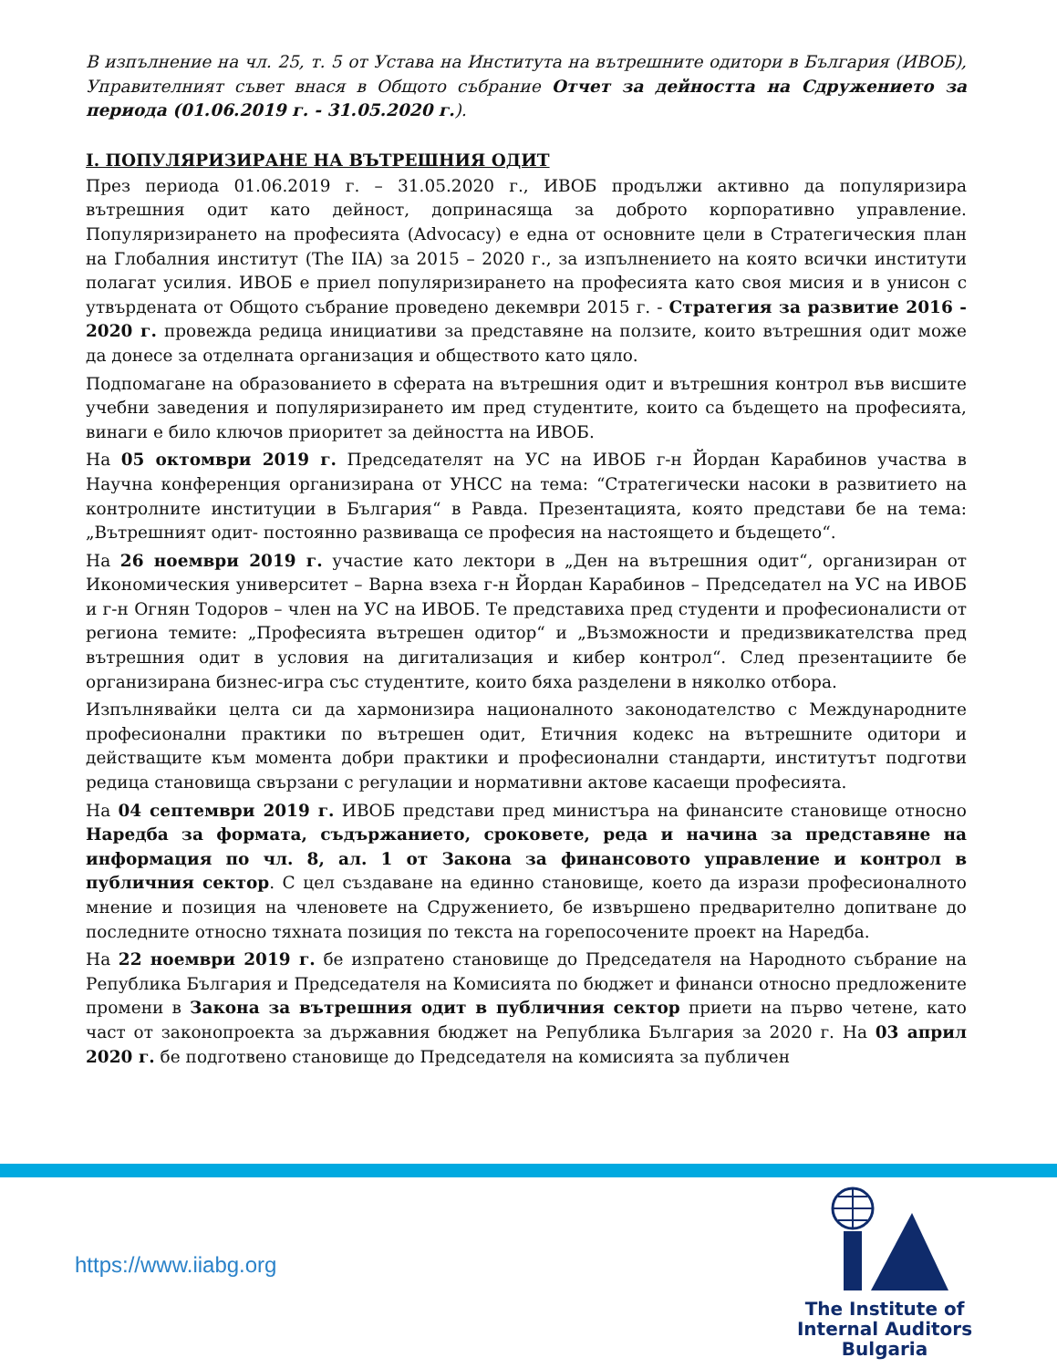В изпълнение на чл. 25, т. 5 от Устава на Института на вътрешните одитори в България (ИВОБ), Управителният съвет внася в Общото събрание Отчет за дейността на Сдружението за периода (01.06.2019 г. - 31.05.2020 г.).
I. ПОПУЛЯРИЗИРАНЕ НА ВЪТРЕШНИЯ ОДИТ
През периода 01.06.2019 г. – 31.05.2020 г., ИВОБ продължи активно да популяризира вътрешния одит като дейност, допринасяща за доброто корпоративно управление. Популяризирането на професията (Advocacy) е една от основните цели в Стратегическия план на Глобалния институт (The IIA) за 2015 – 2020 г., за изпълнението на която всички институти полагат усилия. ИВОБ е приел популяризирането на професията като своя мисия и в унисон с утвърдената от Общото събрание проведено декември 2015 г. - Стратегия за развитие 2016 - 2020 г. провежда редица инициативи за представяне на ползите, които вътрешния одит може да донесе за отделната организация и обществото като цяло.
Подпомагане на образованието в сферата на вътрешния одит и вътрешния контрол във висшите учебни заведения и популяризирането им пред студентите, които са бъдещето на професията, винаги е било ключов приоритет за дейността на ИВОБ.
На 05 октомври 2019 г. Председателят на УС на ИВОБ г-н Йордан Карабинов участва в Научна конференция организирана от УНСС на тема: “Стратегически насоки в развитието на контролните институции в България“ в Равда. Презентацията, която представи бе на тема: „Вътрешният одит- постоянно развиваща се професия на настоящето и бъдещето“.
На 26 ноември 2019 г. участие като лектори в „Ден на вътрешния одит“, организиран от Икономическия университет – Варна взеха г-н Йордан Карабинов – Председател на УС на ИВОБ и г-н Огнян Тодоров – член на УС на ИВОБ. Те представиха пред студенти и професионалисти от региона темите: „Професията вътрешен одитор“ и „Възможности и предизвикателства пред вътрешния одит в условия на дигитализация и кибер контрол“. След презентациите бе организирана бизнес-игра със студентите, които бяха разделени в няколко отбора.
Изпълнявайки целта си да хармонизира националното законодателство с Международните професионални практики по вътрешен одит, Етичния кодекс на вътрешните одитори и действащите към момента добри практики и професионални стандарти, институтът подготви редица становища свързани с регулации и нормативни актове касаещи професията.
На 04 септември 2019 г. ИВОБ представи пред министъра на финансите становище относно Наредба за формата, съдържанието, сроковете, реда и начина за представяне на информация по чл. 8, ал. 1 от Закона за финансовото управление и контрол в публичния сектор. С цел създаване на единно становище, което да изрази професионалното мнение и позиция на членовете на Сдружението, бе извършено предварително допитване до последните относно тяхната позиция по текста на горепосочените проект на Наредба.
На 22 ноември 2019 г. бе изпратено становище до Председателя на Народното събрание на Република България и Председателя на Комисията по бюджет и финанси относно предложените промени в Закона за вътрешния одит в публичния сектор приети на първо четене, като част от законопроекта за държавния бюджет на Република България за 2020 г. На 03 април 2020 г. бе подготвено становище до Председателя на комисията за публичен
https://www.iiabg.org
The Institute of
Internal Auditors
Bulgaria